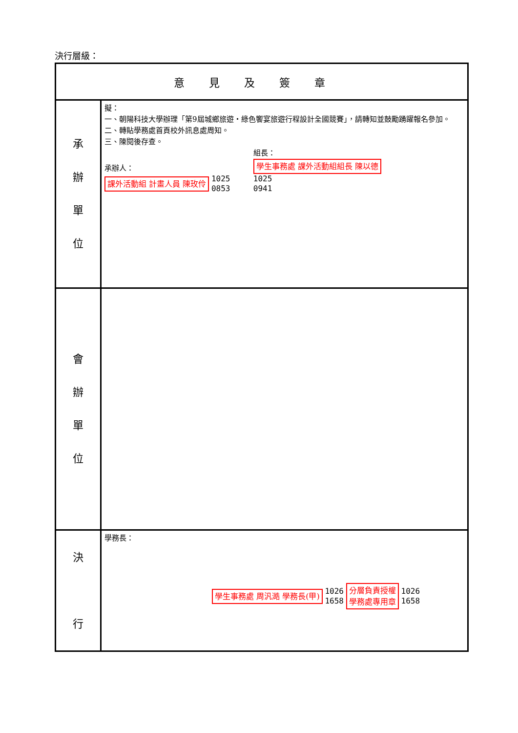決行層級：
| 意見及簽章 | |
| 承 辦 單 位 | 擬： 一、朝陽科技大學辦理「第9屆城鄉旅遊・綠色饗宴旅遊行程設計全國競賽」，請轉知並鼓勵踴躍報名參加。 二、轉貼學務處首頁校外訊息處周知。 三、陳閱後存查。 承辦人： 課外活動組 計畫人員 陳玫伶 1025 0853 組長： 學生事務處 課外活動組組長 陳以德 1025 0941 |
| 會 辦 單 位 | |
| 決 行 | 學務長： 學生事務處 周汎澔 學務長(甲) 1026 1658 分層負責授權 學務處專用章 1026 1658 |